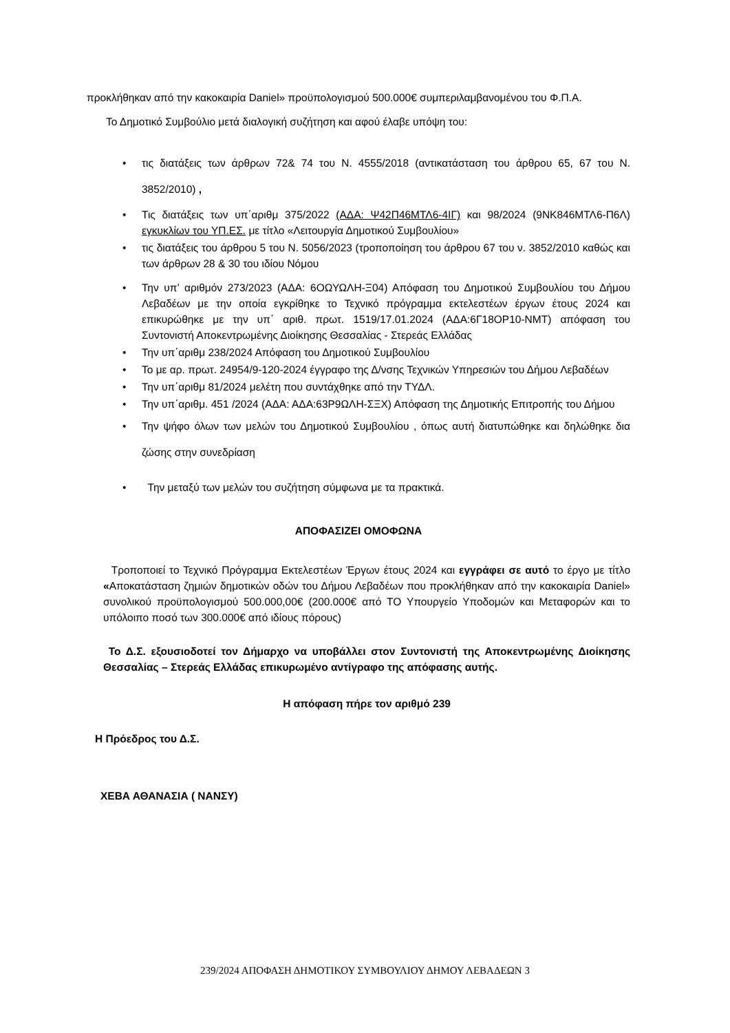προκλήθηκαν από την κακοκαιρία Daniel» προϋπολογισμού 500.000€ συμπεριλαμβανομένου του Φ.Π.Α.
Το Δημοτικό Συμβούλιο μετά διαλογική συζήτηση και αφού έλαβε υπόψη του:
• τις διατάξεις των άρθρων 72& 74 του Ν. 4555/2018 (αντικατάσταση του άρθρου 65, 67 του Ν. 3852/2010) ,
• Τις διατάξεις των υπ΄αριθμ 375/2022 (ΑΔΑ: Ψ42Π46ΜΤΛ6-4ΙΓ) και 98/2024 (9ΝΚ846ΜΤΛ6-Π6Λ) εγκυκλίων του ΥΠ.ΕΣ. με τίτλο «Λειτουργία Δημοτικού Συμβουλίου»
• τις διατάξεις του άρθρου 5 του Ν. 5056/2023 (τροποποίηση του άρθρου 67 του ν. 3852/2010 καθώς και των άρθρων 28 & 30 του ιδίου Νόμου
• Την υπ’ αριθμόν 273/2023 (ΑΔΑ: 6ΟΩΥΩΛΗ-Ξ04) Απόφαση του Δημοτικού Συμβουλίου του Δήμου Λεβαδέων με την οποία εγκρίθηκε το Τεχνικό πρόγραμμα εκτελεστέων έργων έτους 2024 και επικυρώθηκε με την υπ΄ αριθ. πρωτ. 1519/17.01.2024 (ΑΔΑ:6Γ18ΟΡ10-ΝΜΤ) απόφαση του Συντονιστή Αποκεντρωμένης Διοίκησης Θεσσαλίας - Στερεάς Ελλάδας
• Την υπ΄αριθμ 238/2024 Απόφαση του Δημοτικού Συμβουλίου
• Το με αρ. πρωτ. 24954/9-120-2024 έγγραφο της Δ/νσης Τεχνικών Υπηρεσιών του Δήμου Λεβαδέων
• Την υπ΄αριθμ 81/2024 μελέτη που συντάχθηκε από την ΤΥΔΛ.
• Την υπ΄αριθμ. 451 /2024 (ΑΔΑ: ΑΔΑ:63Ρ9ΩΛΗ-ΣΞΧ) Απόφαση της Δημοτικής Επιτροπής του Δήμου
• Την ψήφο όλων των μελών του Δημοτικού Συμβουλίου , όπως αυτή διατυπώθηκε και δηλώθηκε δια ζώσης στην συνεδρίαση
• Την μεταξύ των μελών του συζήτηση σύμφωνα με τα πρακτικά.
ΑΠΟΦΑΣΙΖΕΙ ΟΜΟΦΩΝΑ
Τροποποιεί το Τεχνικό Πρόγραμμα Εκτελεστέων Έργων έτους 2024 και εγγράφει σε αυτό το έργο με τίτλο «Αποκατάσταση ζημιών δημοτικών οδών του Δήμου Λεβαδέων που προκλήθηκαν από την κακοκαιρία Daniel» συνολικού προϋπολογισμού 500.000,00€ (200.000€ από ΤΟ Υπουργείο Υποδομών και Μεταφορών και το υπόλοιπο ποσό των 300.000€ από ιδίους πόρους)
Το Δ.Σ. εξουσιοδοτεί τον Δήμαρχο να υποβάλλει στον Συντονιστή της Αποκεντρωμένης Διοίκησης Θεσσαλίας – Στερεάς Ελλάδας επικυρωμένο αντίγραφο της απόφασης αυτής.
Η απόφαση πήρε τον αριθμό 239
Η Πρόεδρος του Δ.Σ.
ΧΕΒΑ ΑΘΑΝΑΣΙΑ ( ΝΑΝΣΥ)
239/2024 ΑΠΟΦΑΣΗ ΔΗΜΟΤΙΚΟΥ ΣΥΜΒΟΥΛΙΟΥ ΔΗΜΟΥ ΛΕΒΑΔΕΩΝ 3